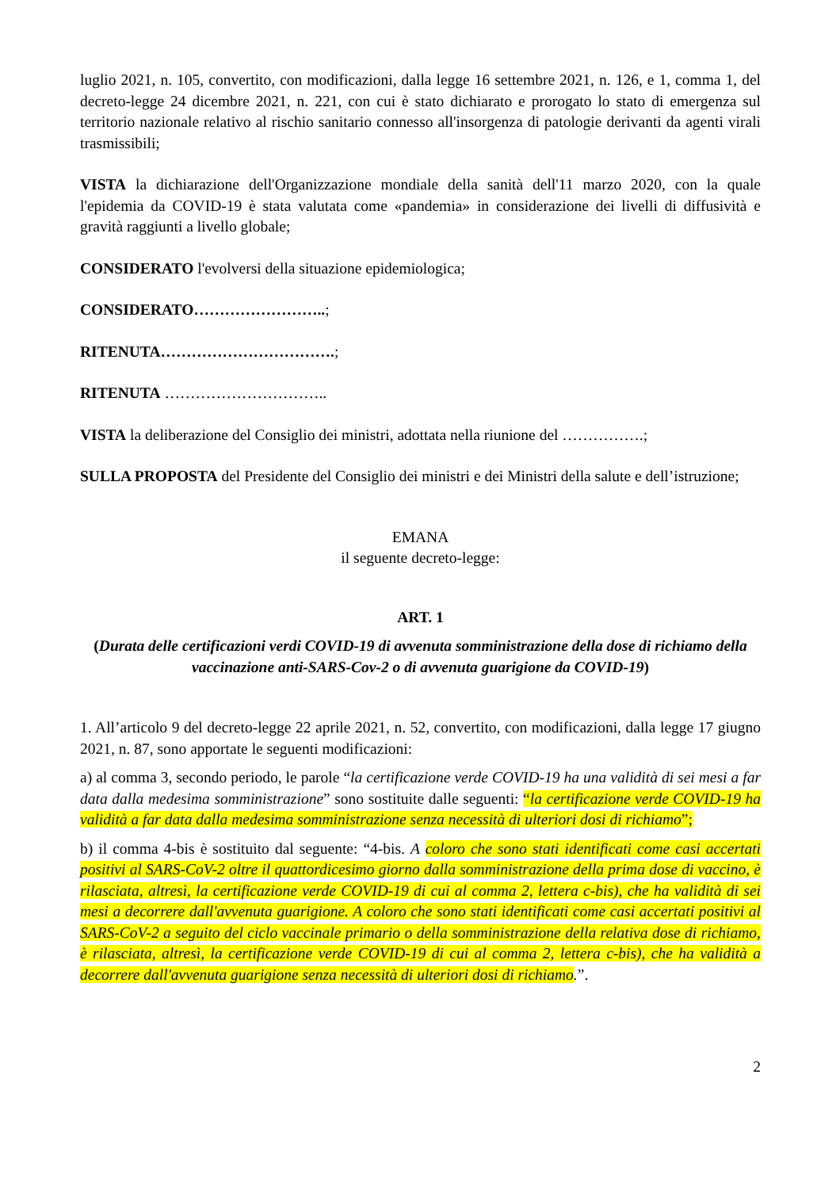luglio 2021, n. 105, convertito, con modificazioni, dalla legge 16 settembre 2021, n. 126, e 1, comma 1, del decreto-legge 24 dicembre 2021, n. 221, con cui è stato dichiarato e prorogato lo stato di emergenza sul territorio nazionale relativo al rischio sanitario connesso all'insorgenza di patologie derivanti da agenti virali trasmissibili;
VISTA la dichiarazione dell'Organizzazione mondiale della sanità dell'11 marzo 2020, con la quale l'epidemia da COVID-19 è stata valutata come «pandemia» in considerazione dei livelli di diffusività e gravità raggiunti a livello globale;
CONSIDERATO l'evolversi della situazione epidemiologica;
CONSIDERATO……………………..;
RITENUTA…………………………….;
RITENUTA …………………………..
VISTA la deliberazione del Consiglio dei ministri, adottata nella riunione del …………….;
SULLA PROPOSTA del Presidente del Consiglio dei ministri e dei Ministri della salute e dell’istruzione;
EMANA
il seguente decreto-legge:
ART. 1
(Durata delle certificazioni verdi COVID-19 di avvenuta somministrazione della dose di richiamo della vaccinazione anti-SARS-Cov-2 o di avvenuta guarigione da COVID-19)
1. All’articolo 9 del decreto-legge 22 aprile 2021, n. 52, convertito, con modificazioni, dalla legge 17 giugno 2021, n. 87, sono apportate le seguenti modificazioni:
a) al comma 3, secondo periodo, le parole “la certificazione verde COVID-19 ha una validità di sei mesi a far data dalla medesima somministrazione” sono sostituite dalle seguenti: “la certificazione verde COVID-19 ha validità a far data dalla medesima somministrazione senza necessità di ulteriori dosi di richiamo”;
b) il comma 4-bis è sostituito dal seguente: “4-bis. A coloro che sono stati identificati come casi accertati positivi al SARS-CoV-2 oltre il quattordicesimo giorno dalla somministrazione della prima dose di vaccino, è rilasciata, altresì, la certificazione verde COVID-19 di cui al comma 2, lettera c-bis), che ha validità di sei mesi a decorrere dall'avvenuta guarigione. A coloro che sono stati identificati come casi accertati positivi al SARS-CoV-2 a seguito del ciclo vaccinale primario o della somministrazione della relativa dose di richiamo, è rilasciata, altresì, la certificazione verde COVID-19 di cui al comma 2, lettera c-bis), che ha validità a decorrere dall'avvenuta guarigione senza necessità di ulteriori dosi di richiamo.”.
2